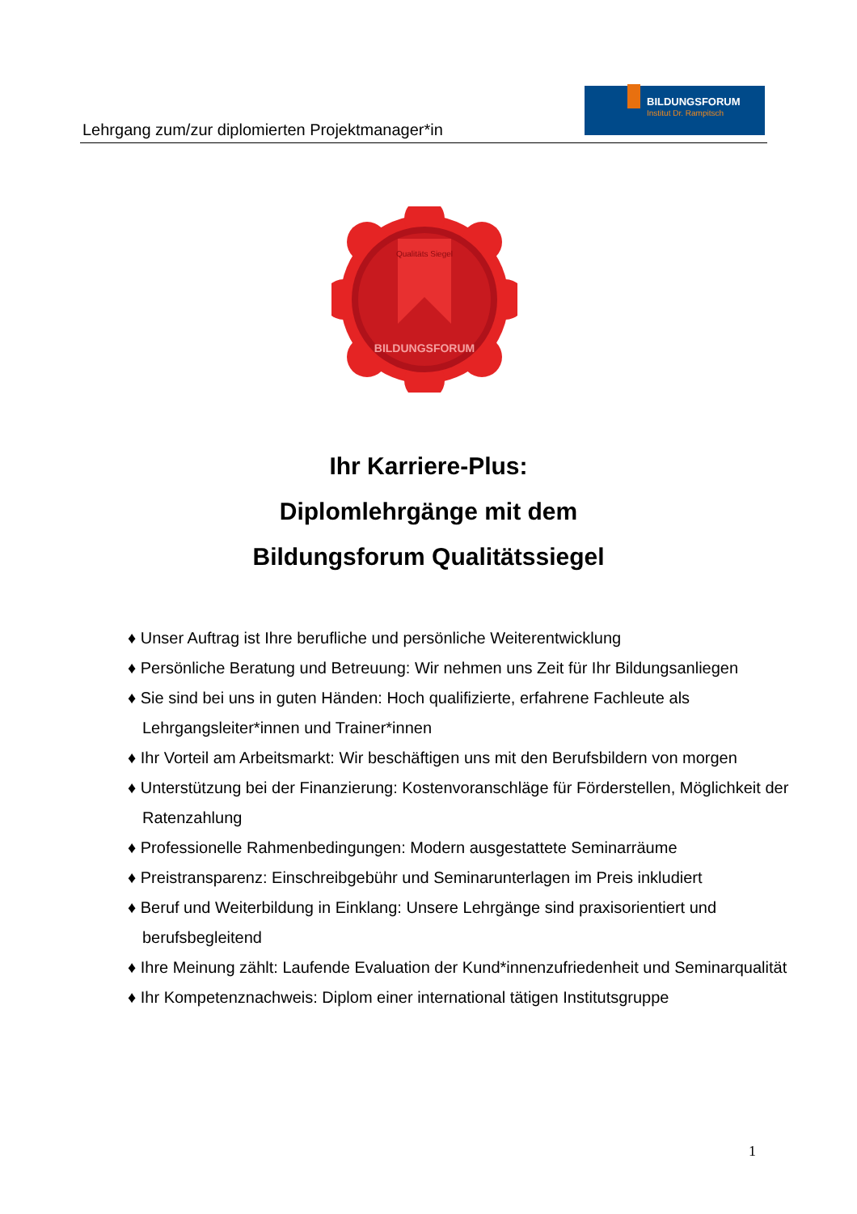Lehrgang zum/zur diplomierten Projektmanager*in
BILDUNGSFORUM
Institut Dr. Rampitsch
Qualitäts Siegel
BILDUNGSFORUM
Ihr Karriere-Plus:
Diplomlehrgänge mit dem
Bildungsforum Qualitätssiegel
♦ Unser Auftrag ist Ihre berufliche und persönliche Weiterentwicklung
♦ Persönliche Beratung und Betreuung: Wir nehmen uns Zeit für Ihr Bildungsanliegen
♦ Sie sind bei uns in guten Händen: Hoch qualifizierte, erfahrene Fachleute als Lehrgangsleiter*innen und Trainer*innen
♦ Ihr Vorteil am Arbeitsmarkt: Wir beschäftigen uns mit den Berufsbildern von morgen
♦ Unterstützung bei der Finanzierung: Kostenvoranschläge für Förderstellen, Möglichkeit der Ratenzahlung
♦ Professionelle Rahmenbedingungen: Modern ausgestattete Seminarräume
♦ Preistransparenz: Einschreibgebühr und Seminarunterlagen im Preis inkludiert
♦ Beruf und Weiterbildung in Einklang: Unsere Lehrgänge sind praxisorientiert und berufsbegleitend
♦ Ihre Meinung zählt: Laufende Evaluation der Kund*innenzufriedenheit und Seminarqualität
♦ Ihr Kompetenznachweis: Diplom einer international tätigen Institutsgruppe
1